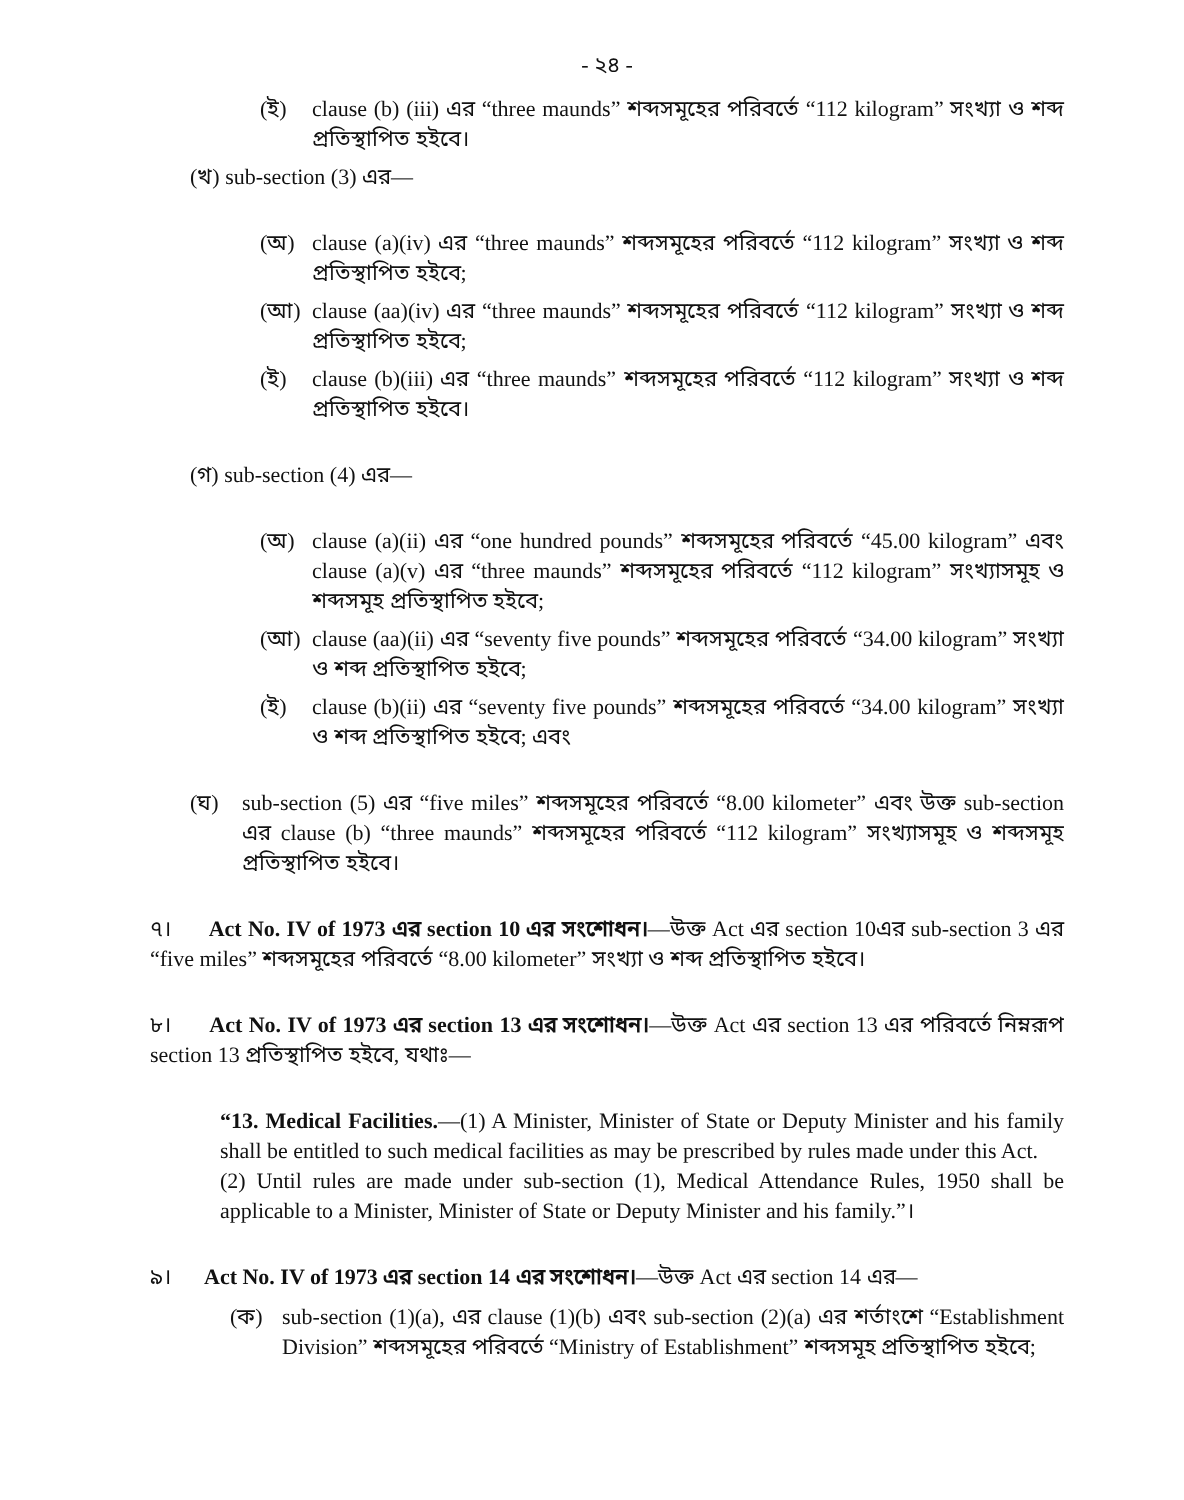- ২৪ -
(ই) clause (b) (iii) এর “three maunds” শব্দসমূহের পরিবর্তে “112 kilogram” সংখ্যা ও শব্দ প্রতিস্থাপিত হইবে।
(খ) sub-section (3) এর—
(অ) clause (a)(iv) এর “three maunds” শব্দসমূহের পরিবর্তে “112 kilogram” সংখ্যা ও শব্দ প্রতিস্থাপিত হইবে;
(আ) clause (aa)(iv) এর “three maunds” শব্দসমূহের পরিবর্তে “112 kilogram” সংখ্যা ও শব্দ প্রতিস্থাপিত হইবে;
(ই) clause (b)(iii) এর “three maunds” শব্দসমূহের পরিবর্তে “112 kilogram” সংখ্যা ও শব্দ প্রতিস্থাপিত হইবে।
(গ) sub-section (4) এর—
(অ) clause (a)(ii) এর “one hundred pounds” শব্দসমূহের পরিবর্তে “45.00 kilogram” এবং clause (a)(v) এর “three maunds” শব্দসমূহের পরিবর্তে “112 kilogram” সংখ্যাসমূহ ও শব্দসমূহ প্রতিস্থাপিত হইবে;
(আ) clause (aa)(ii) এর “seventy five pounds” শব্দসমূহের পরিবর্তে “34.00 kilogram” সংখ্যা ও শব্দ প্রতিস্থাপিত হইবে;
(ই) clause (b)(ii) এর “seventy five pounds” শব্দসমূহের পরিবর্তে “34.00 kilogram” সংখ্যা ও শব্দ প্রতিস্থাপিত হইবে; এবং
(ঘ) sub-section (5) এর “five miles” শব্দসমূহের পরিবর্তে “8.00 kilometer” এবং উক্ত sub-section এর clause (b) “three maunds” শব্দসমূহের পরিবর্তে “112 kilogram” সংখ্যাসমূহ ও শব্দসমূহ প্রতিস্থাপিত হইবে।
৭। Act No. IV of 1973 এর section 10 এর সংশোধন।—উক্ত Act এর section 10এর sub-section 3 এর “five miles” শব্দসমূহের পরিবর্তে “8.00 kilometer” সংখ্যা ও শব্দ প্রতিস্থাপিত হইবে।
৮। Act No. IV of 1973 এর section 13 এর সংশোধন।—উক্ত Act এর section 13 এর পরিবর্তে নিম্নরূপ section 13 প্রতিস্থাপিত হইবে, যথাঃ—
“13. Medical Facilities.—(1) A Minister, Minister of State or Deputy Minister and his family shall be entitled to such medical facilities as may be prescribed by rules made under this Act.
(2) Until rules are made under sub-section (1), Medical Attendance Rules, 1950 shall be applicable to a Minister, Minister of State or Deputy Minister and his family.”।
৯। Act No. IV of 1973 এর section 14 এর সংশোধন।—উক্ত Act এর section 14 এর—
(ক) sub-section (1)(a), এর clause (1)(b) এবং sub-section (2)(a) এর শর্তাংশে “Establishment Division” শব্দসমূহের পরিবর্তে “Ministry of Establishment” শব্দসমূহ প্রতিস্থাপিত হইবে;